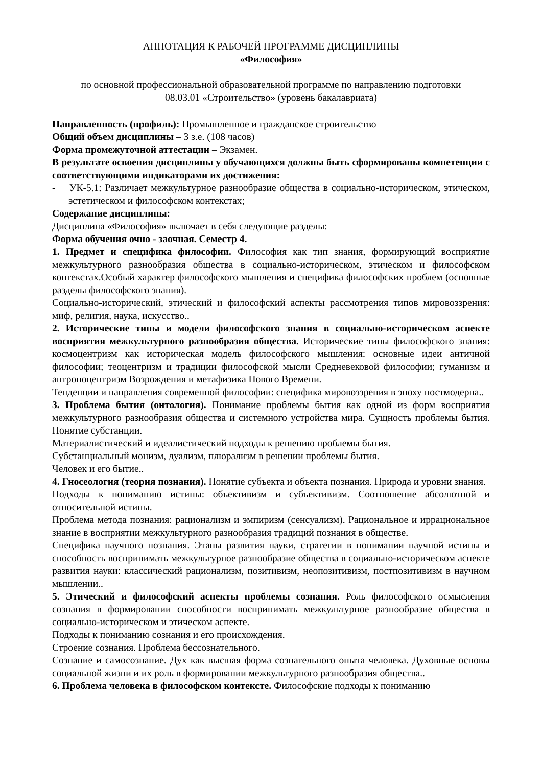АННОТАЦИЯ К РАБОЧЕЙ ПРОГРАММЕ ДИСЦИПЛИНЫ
«Философия»
по основной профессиональной образовательной программе по направлению подготовки
08.03.01 «Строительство» (уровень бакалавриата)
Направленность (профиль): Промышленное и гражданское строительство
Общий объем дисциплины – 3 з.е. (108 часов)
Форма промежуточной аттестации – Экзамен.
В результате освоения дисциплины у обучающихся должны быть сформированы компетенции с соответствующими индикаторами их достижения:
- УК-5.1: Различает межкультурное разнообразие общества в социально-историческом, этическом, эстетическом и философском контекстах;
Содержание дисциплины:
Дисциплина «Философия» включает в себя следующие разделы:
Форма обучения очно - заочная. Семестр 4.
1. Предмет и специфика философии. Философия как тип знания, формирующий восприятие межкультурного разнообразия общества в социально-историческом, этическом и философском контекстах.Особый характер философского мышления и специфика философских проблем (основные разделы философского знания).
Социально-исторический, этический и философский аспекты рассмотрения типов мировоззрения: миф, религия, наука, искусство..
2. Исторические типы и модели философского знания в социально-историческом аспекте восприятия межкультурного разнообразия общества. Исторические типы философского знания: космоцентризм как историческая модель философского мышления: основные идеи античной философии; теоцентризм и традиции философской мысли Средневековой философии; гуманизм и антропоцентризм Возрождения и метафизика Нового Времени.
Тенденции и направления современной философии: специфика мировоззрения в эпоху постмодерна..
3. Проблема бытия (онтология). Понимание проблемы бытия как одной из форм восприятия межкультурного разнообразия общества и системного устройства мира. Сущность проблемы бытия. Понятие субстанции.
Материалистический и идеалистический подходы к решению проблемы бытия.
Субстанциальный монизм, дуализм, плюрализм в решении проблемы бытия.
Человек и его бытие..
4. Гносеология (теория познания). Понятие субъекта и объекта познания. Природа и уровни знания.
Подходы к пониманию истины: объективизм и субъективизм. Соотношение абсолютной и относительной истины.
Проблема метода познания: рационализм и эмпиризм (сенсуализм). Рациональное и иррациональное знание в восприятии межкультурного разнообразия традиций познания в обществе.
Специфика научного познания. Этапы развития науки, стратегии в понимании научной истины и способность воспринимать межкультурное разнообразие общества в социально-историческом аспекте развития науки: классический рационализм, позитивизм, неопозитивизм, постпозитивизм в научном мышлении..
5. Этический и философский аспекты проблемы сознания. Роль философского осмысления сознания в формировании способности воспринимать межкультурное разнообразие общества в социально-историческом и этическом аспекте.
Подходы к пониманию сознания и его происхождения.
Строение сознания. Проблема бессознательного.
Сознание и самосознание. Дух как высшая форма сознательного опыта человека. Духовные основы социальной жизни и их роль в формировании межкультурного разнообразия общества..
6. Проблема человека в философском контексте. Философские подходы к пониманию